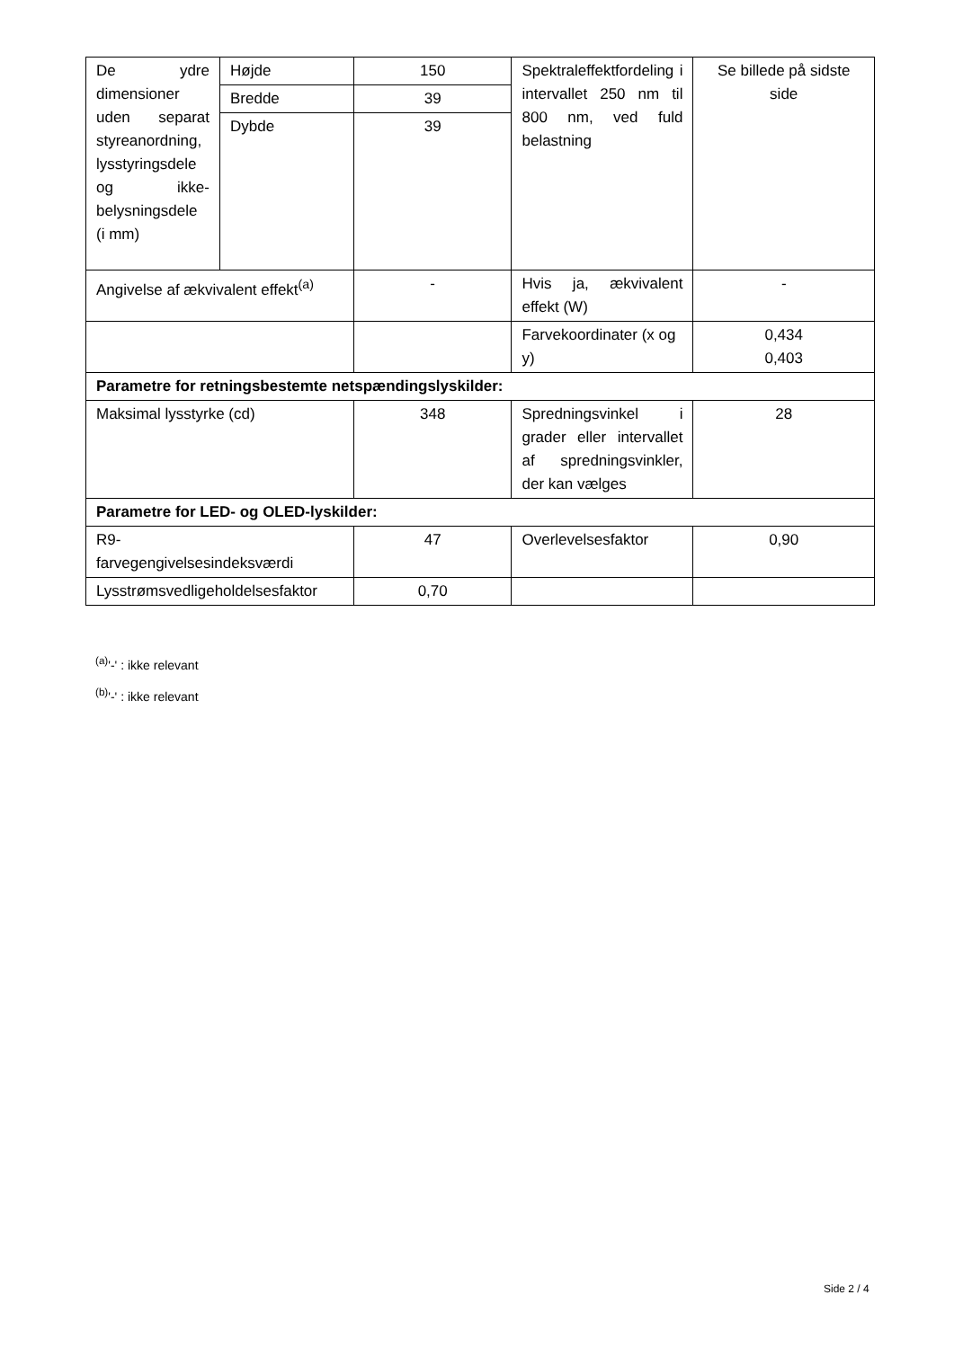| De ydre dimensioner uden separat styreanordning, lysstyringsdele og ikke-belysningsdele (i mm) | Højde | 150 | Spektraleffektfordeling i intervallet 250 nm til 800 nm, ved fuld belastning | Se billede på sidste side |
| | Bredde | 39 | | |
| | Dybde | 39 | | |
| Angivelse af ækvivalent effekt<sup>(a)</sup> | | - | Hvis ja, ækvivalent effekt (W) | - |
| | | | Farvekoordinater (x og y) | 0,434 0,403 |
| Parametre for retningsbestemte netspændingslyskilder: | | | | |
| Maksimal lysstyrke (cd) | | 348 | Spredningsvinkel i grader eller intervallet af spredningsvinkler, der kan vælges | 28 |
| Parametre for LED- og OLED-lyskilder: | | | | |
| R9- farvegengivelsesindeksværdi | | 47 | Overlevelsesfaktor | 0,90 |
| Lysstrømsvedligeholdelsesfaktor | | 0,70 | | |
<sup>(a)</sup> '-' : ikke relevant
<sup>(b)</sup> '-' : ikke relevant
Side 2 / 4